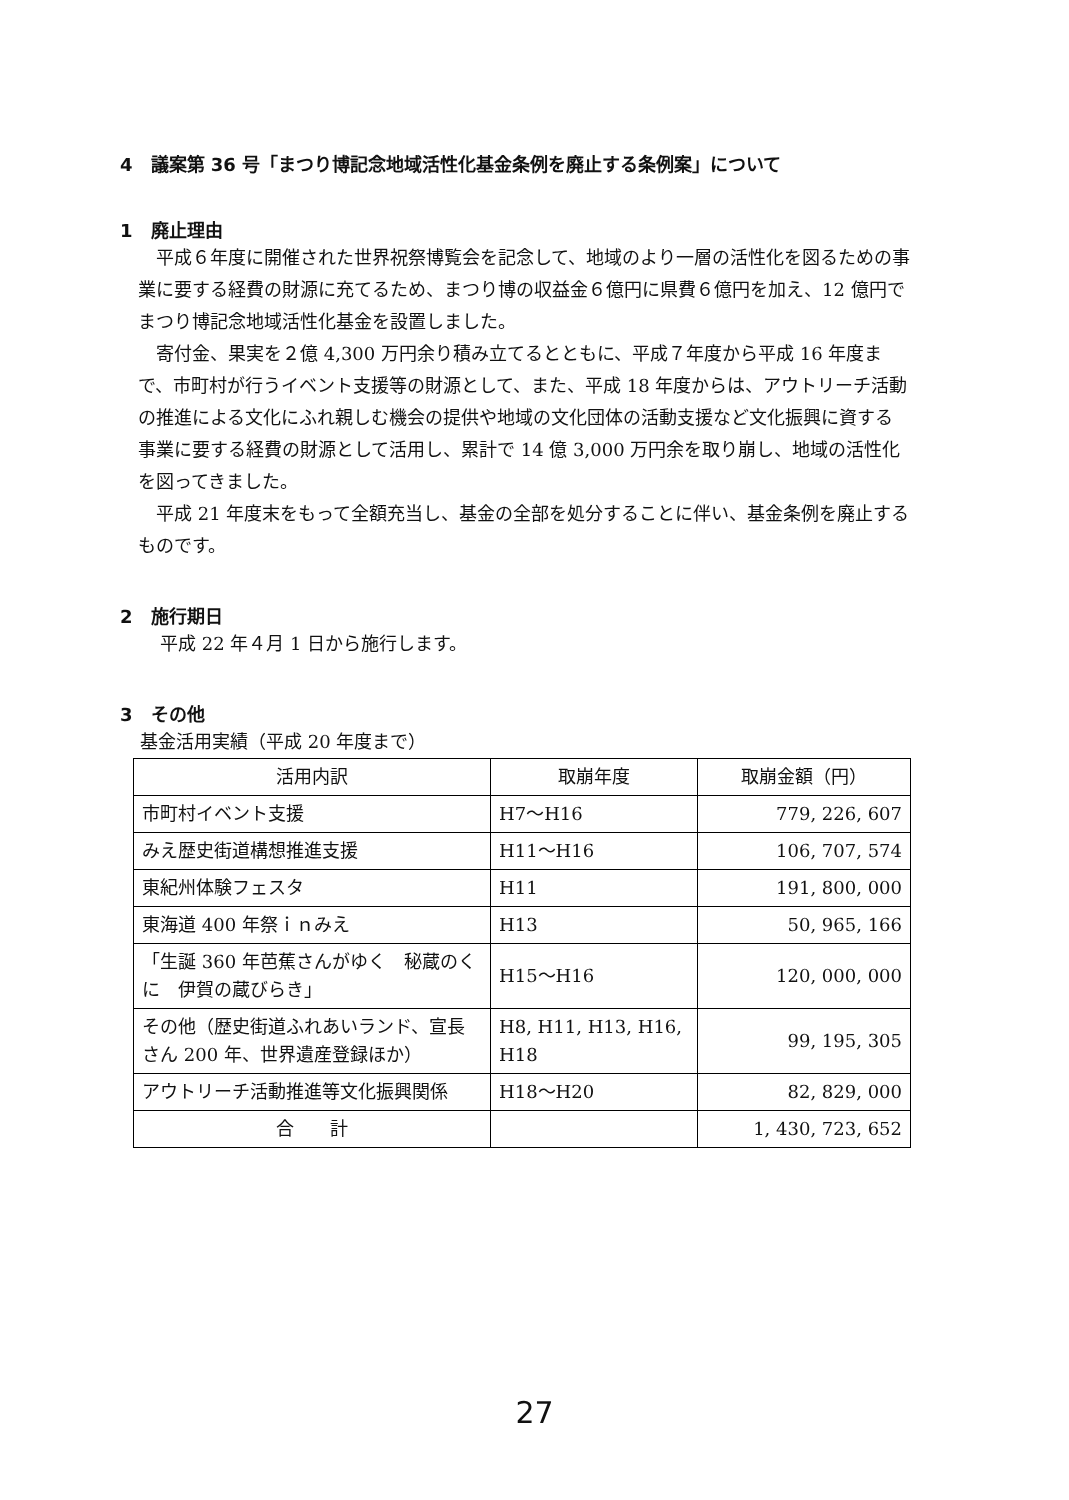4　議案第 36 号「まつり博記念地域活性化基金条例を廃止する条例案」について
1　廃止理由
平成６年度に開催された世界祝祭博覧会を記念して、地域のより一層の活性化を図るための事業に要する経費の財源に充てるため、まつり博の収益金６億円に県費６億円を加え、12 億円でまつり博記念地域活性化基金を設置しました。
寄付金、果実を２億 4,300 万円余り積み立てるとともに、平成７年度から平成 16 年度まで、市町村が行うイベント支援等の財源として、また、平成 18 年度からは、アウトリーチ活動の推進による文化にふれ親しむ機会の提供や地域の文化団体の活動支援など文化振興に資する事業に要する経費の財源として活用し、累計で 14 億 3,000 万円余を取り崩し、地域の活性化を図ってきました。
平成 21 年度末をもって全額充当し、基金の全部を処分することに伴い、基金条例を廃止するものです。
2　施行期日
平成 22 年４月 1 日から施行します。
3　その他
基金活用実績（平成 20 年度まで）
| 活用内訳 | 取崩年度 | 取崩金額（円） |
| --- | --- | --- |
| 市町村イベント支援 | H7～H16 | 779, 226, 607 |
| みえ歴史街道構想推進支援 | H11～H16 | 106, 707, 574 |
| 東紀州体験フェスタ | H11 | 191, 800, 000 |
| 東海道 400 年祭ｉｎみえ | H13 | 50, 965, 166 |
| 「生誕 360 年芭蕉さんがゆく 秘蔵のくに 伊賀の蔵びらき」 | H15～H16 | 120, 000, 000 |
| その他（歴史街道ふれあいランド、宣長さん 200 年、世界遺産登録ほか） | H8, H11, H13, H16, H18 | 99, 195, 305 |
| アウトリーチ活動推進等文化振興関係 | H18～H20 | 82, 829, 000 |
| 合 計 | | 1, 430, 723, 652 |
27